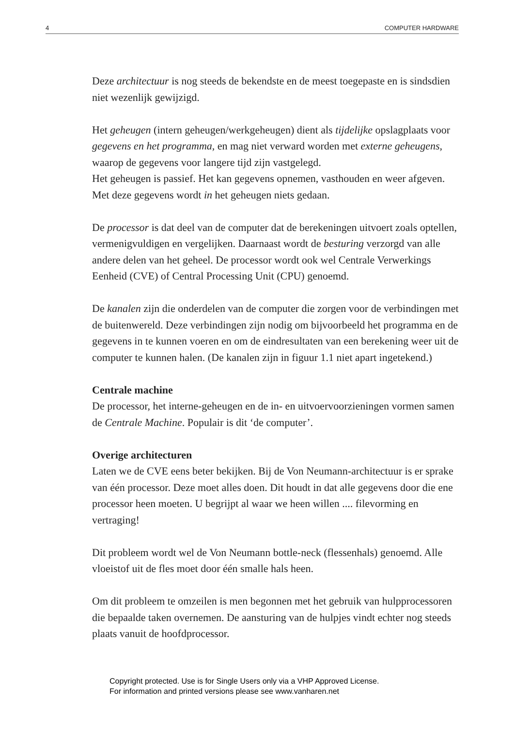4 COMPUTER HARDWARE
Deze architectuur is nog steeds de bekendste en de meest toegepaste en is sindsdien niet wezenlijk gewijzigd.
Het geheugen (intern geheugen/werkgeheugen) dient als tijdelijke opslagplaats voor gegevens en het programma, en mag niet verward worden met externe geheugens, waarop de gegevens voor langere tijd zijn vastgelegd.
Het geheugen is passief. Het kan gegevens opnemen, vasthouden en weer afgeven. Met deze gegevens wordt in het geheugen niets gedaan.
De processor is dat deel van de computer dat de berekeningen uitvoert zoals optellen, vermenigvuldigen en vergelijken. Daarnaast wordt de besturing verzorgd van alle andere delen van het geheel. De processor wordt ook wel Centrale Verwerkings Eenheid (CVE) of Central Processing Unit (CPU) genoemd.
De kanalen zijn die onderdelen van de computer die zorgen voor de verbindingen met de buitenwereld. Deze verbindingen zijn nodig om bijvoorbeeld het programma en de gegevens in te kunnen voeren en om de eindresultaten van een berekening weer uit de computer te kunnen halen. (De kanalen zijn in figuur 1.1 niet apart ingetekend.)
Centrale machine
De processor, het interne-geheugen en de in- en uitvoervoorzieningen vormen samen de Centrale Machine. Populair is dit ‘de computer’.
Overige architecturen
Laten we de CVE eens beter bekijken. Bij de Von Neumann-architectuur is er sprake van één processor. Deze moet alles doen. Dit houdt in dat alle gegevens door die ene processor heen moeten. U begrijpt al waar we heen willen .... filevorming en vertraging!
Dit probleem wordt wel de Von Neumann bottle-neck (flessenhals) genoemd. Alle vloeistof uit de fles moet door één smalle hals heen.
Om dit probleem te omzeilen is men begonnen met het gebruik van hulpprocessoren die bepaalde taken overnemen. De aansturing van de hulpjes vindt echter nog steeds plaats vanuit de hoofdprocessor.
Copyright protected. Use is for Single Users only via a VHP Approved License.
For information and printed versions please see www.vanharen.net